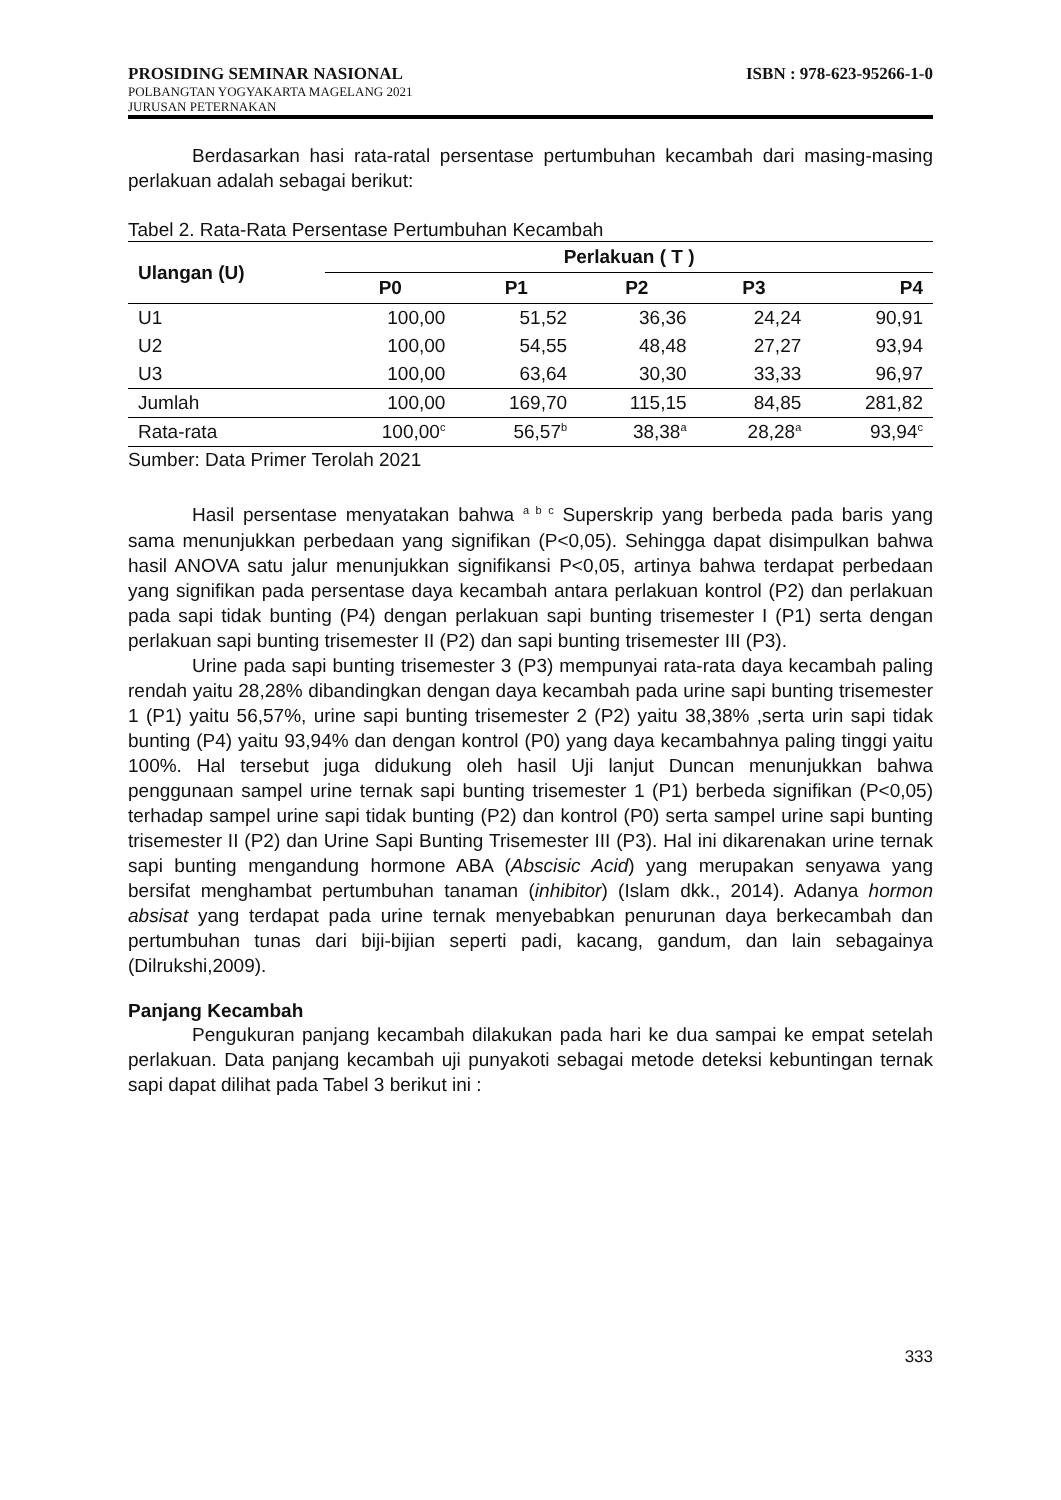PROSIDING SEMINAR NASIONAL ISBN : 978-623-95266-1-0
POLBANGTAN YOGYAKARTA MAGELANG 2021
JURUSAN PETERNAKAN
Berdasarkan hasi rata-ratal persentase pertumbuhan kecambah dari masing-masing perlakuan adalah sebagai berikut:
Tabel 2. Rata-Rata Persentase Pertumbuhan Kecambah
| Ulangan (U) | Perlakuan ( T ) | | | | |
| --- | --- | --- | --- | --- | --- |
| | P0 | P1 | P2 | P3 | P4 |
| U1 | 100,00 | 51,52 | 36,36 | 24,24 | 90,91 |
| U2 | 100,00 | 54,55 | 48,48 | 27,27 | 93,94 |
| U3 | 100,00 | 63,64 | 30,30 | 33,33 | 96,97 |
| Jumlah | 100,00 | 169,70 | 115,15 | 84,85 | 281,82 |
| Rata-rata | 100,00<sup>c</sup> | 56,57<sup>b</sup> | 38,38<sup>a</sup> | 28,28<sup>a</sup> | 93,94<sup>c</sup> |
Sumber: Data Primer Terolah 2021
Hasil persentase menyatakan bahwa <sup>a b c</sup> Superskrip yang berbeda pada baris yang sama menunjukkan perbedaan yang signifikan (P<0,05). Sehingga dapat disimpulkan bahwa hasil ANOVA satu jalur menunjukkan signifikansi P<0,05, artinya bahwa terdapat perbedaan yang signifikan pada persentase daya kecambah antara perlakuan kontrol (P2) dan perlakuan pada sapi tidak bunting (P4) dengan perlakuan sapi bunting trisemester I (P1) serta dengan perlakuan sapi bunting trisemester II (P2) dan sapi bunting trisemester III (P3).
Urine pada sapi bunting trisemester 3 (P3) mempunyai rata-rata daya kecambah paling rendah yaitu 28,28% dibandingkan dengan daya kecambah pada urine sapi bunting trisemester 1 (P1) yaitu 56,57%, urine sapi bunting trisemester 2 (P2) yaitu 38,38% ,serta urin sapi tidak bunting (P4) yaitu 93,94% dan dengan kontrol (P0) yang daya kecambahnya paling tinggi yaitu 100%. Hal tersebut juga didukung oleh hasil Uji lanjut Duncan menunjukkan bahwa penggunaan sampel urine ternak sapi bunting trisemester 1 (P1) berbeda signifikan (P<0,05) terhadap sampel urine sapi tidak bunting (P2) dan kontrol (P0) serta sampel urine sapi bunting trisemester II (P2) dan Urine Sapi Bunting Trisemester III (P3). Hal ini dikarenakan urine ternak sapi bunting mengandung hormone ABA (Abscisic Acid) yang merupakan senyawa yang bersifat menghambat pertumbuhan tanaman (inhibitor) (Islam dkk., 2014). Adanya hormon absisat yang terdapat pada urine ternak menyebabkan penurunan daya berkecambah dan pertumbuhan tunas dari biji-bijian seperti padi, kacang, gandum, dan lain sebagainya (Dilrukshi,2009).
Panjang Kecambah
Pengukuran panjang kecambah dilakukan pada hari ke dua sampai ke empat setelah perlakuan. Data panjang kecambah uji punyakoti sebagai metode deteksi kebuntingan ternak sapi dapat dilihat pada Tabel 3 berikut ini :
333